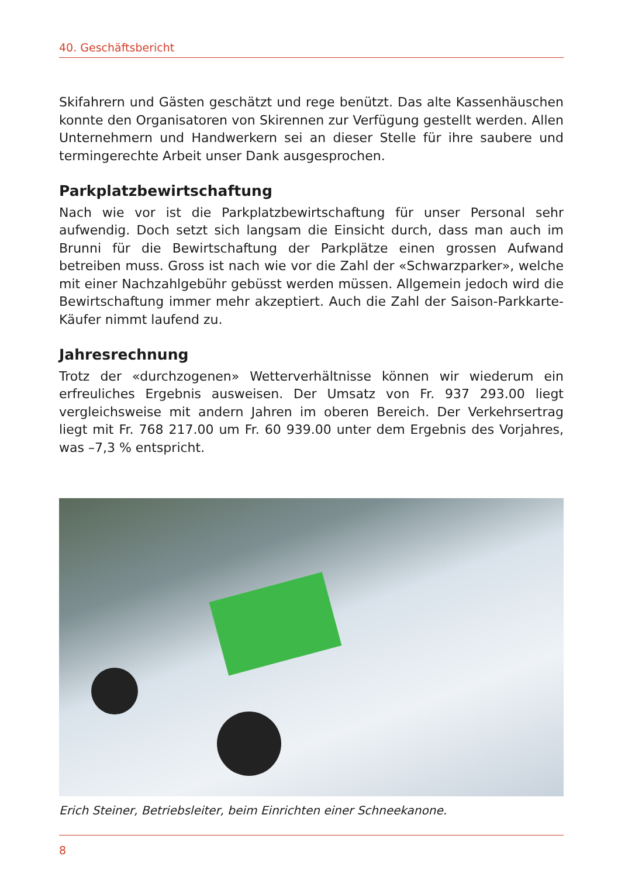40. Geschäftsbericht
Skifahrern und Gästen geschätzt und rege benützt. Das alte Kassenhäuschen konnte den Organisatoren von Skirennen zur Verfügung gestellt werden. Allen Unternehmern und Handwerkern sei an dieser Stelle für ihre saubere und termingerechte Arbeit unser Dank ausgesprochen.
Parkplatzbewirtschaftung
Nach wie vor ist die Parkplatzbewirtschaftung für unser Personal sehr aufwendig. Doch setzt sich langsam die Einsicht durch, dass man auch im Brunni für die Bewirtschaftung der Parkplätze einen grossen Aufwand betreiben muss. Gross ist nach wie vor die Zahl der «Schwarzparker», welche mit einer Nachzahlgebühr gebüsst werden müssen. Allgemein jedoch wird die Bewirtschaftung immer mehr akzeptiert. Auch die Zahl der Saison-Parkkarte-Käufer nimmt laufend zu.
Jahresrechnung
Trotz der «durchzogenen» Wetterverhältnisse können wir wiederum ein erfreuliches Ergebnis ausweisen. Der Umsatz von Fr. 937 293.00 liegt vergleichsweise mit andern Jahren im oberen Bereich. Der Verkehrsertrag liegt mit Fr. 768 217.00 um Fr. 60 939.00 unter dem Ergebnis des Vorjahres, was –7,3 % entspricht.
Erich Steiner, Betriebsleiter, beim Einrichten einer Schneekanone.
8